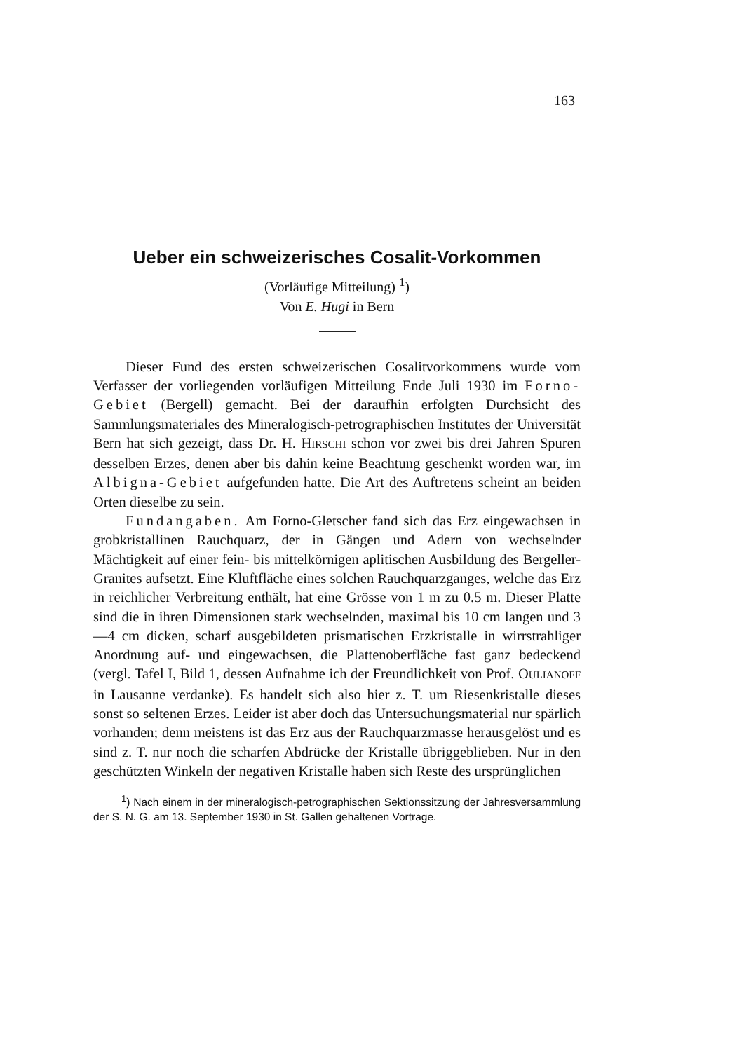163
Ueber ein schweizerisches Cosalit-Vorkommen
(Vorläufige Mitteilung) <sup>1</sup>)
Von E. Hugi in Bern
Dieser Fund des ersten schweizerischen Cosalitvorkommens wurde vom Verfasser der vorliegenden vorläufigen Mitteilung Ende Juli 1930 im Forno-Gebiet (Bergell) gemacht. Bei der daraufhin erfolgten Durchsicht des Sammlungsmateriales des Mineralogisch-petrographischen Institutes der Universität Bern hat sich gezeigt, dass Dr. H. HIRSCHI schon vor zwei bis drei Jahren Spuren desselben Erzes, denen aber bis dahin keine Beachtung geschenkt worden war, im Albigna-Gebiet aufgefunden hatte. Die Art des Auftretens scheint an beiden Orten dieselbe zu sein.
Fundangaben. Am Forno-Gletscher fand sich das Erz eingewachsen in grobkristallinen Rauchquarz, der in Gängen und Adern von wechselnder Mächtigkeit auf einer fein- bis mittelkörnigen aplitischen Ausbildung des Bergeller-Granites aufsetzt. Eine Kluftfläche eines solchen Rauchquarzganges, welche das Erz in reichlicher Verbreitung enthält, hat eine Grösse von 1 m zu 0.5 m. Dieser Platte sind die in ihren Dimensionen stark wechselnden, maximal bis 10 cm langen und 3—4 cm dicken, scharf ausgebildeten prismatischen Erzkristalle in wirrstrahliger Anordnung auf- und eingewachsen, die Plattenoberfläche fast ganz bedeckend (vergl. Tafel I, Bild 1, dessen Aufnahme ich der Freundlichkeit von Prof. OULIANOFF in Lausanne verdanke). Es handelt sich also hier z. T. um Riesenkristalle dieses sonst so seltenen Erzes. Leider ist aber doch das Untersuchungsmaterial nur spärlich vorhanden; denn meistens ist das Erz aus der Rauchquarzmasse herausgelöst und es sind z. T. nur noch die scharfen Abdrücke der Kristalle übriggeblieben. Nur in den geschützten Winkeln der negativen Kristalle haben sich Reste des ursprünglichen
<sup>1</sup>) Nach einem in der mineralogisch-petrographischen Sektionssitzung der Jahresversammlung der S. N. G. am 13. September 1930 in St. Gallen gehaltenen Vortrage.